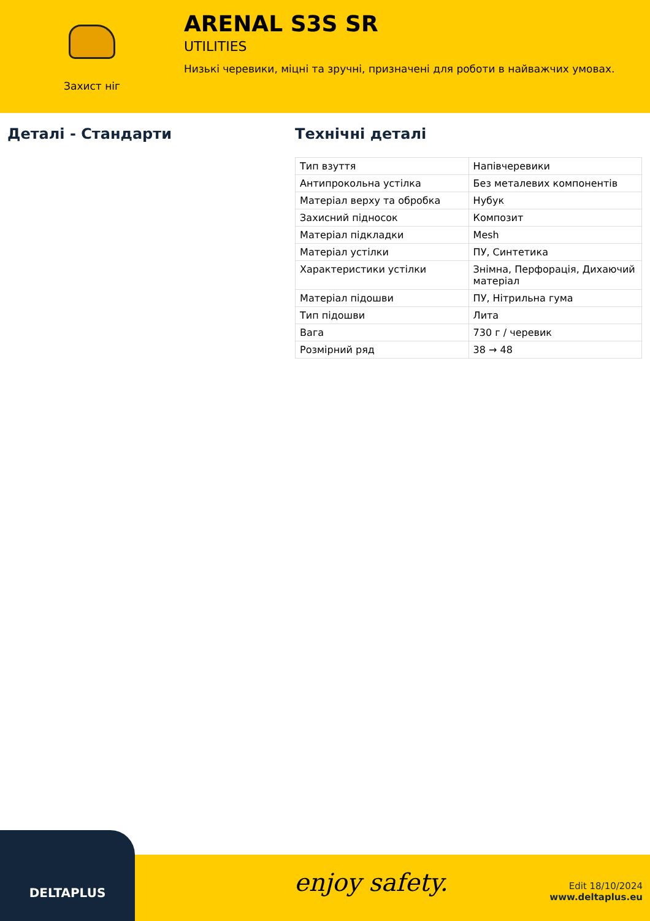Захист ніг
ARENAL S3S SR
UTILITIES
Низькі черевики, міцні та зручні, призначені для роботи в найважчих умовах.
Деталі - Стандарти Технічні деталі
| Тип взуття | Напівчеревики |
| Антипрокольна устілка | Без металевих компонентів |
| Матеріал верху та обробка | Нубук |
| Захисний підносок | Композит |
| Матеріал підкладки | Mesh |
| Матеріал устілки | ПУ, Синтетика |
| Характеристики устілки | Знімна, Перфорація, Дихаючий матеріал |
| Матеріал підошви | ПУ, Нітрильна гума |
| Тип підошви | Лита |
| Вага | 730 г / черевик |
| Розмірний ряд | 38 → 48 |
DELTAPLUS
enjoy safety.
Edit 18/10/2024
www.deltaplus.eu